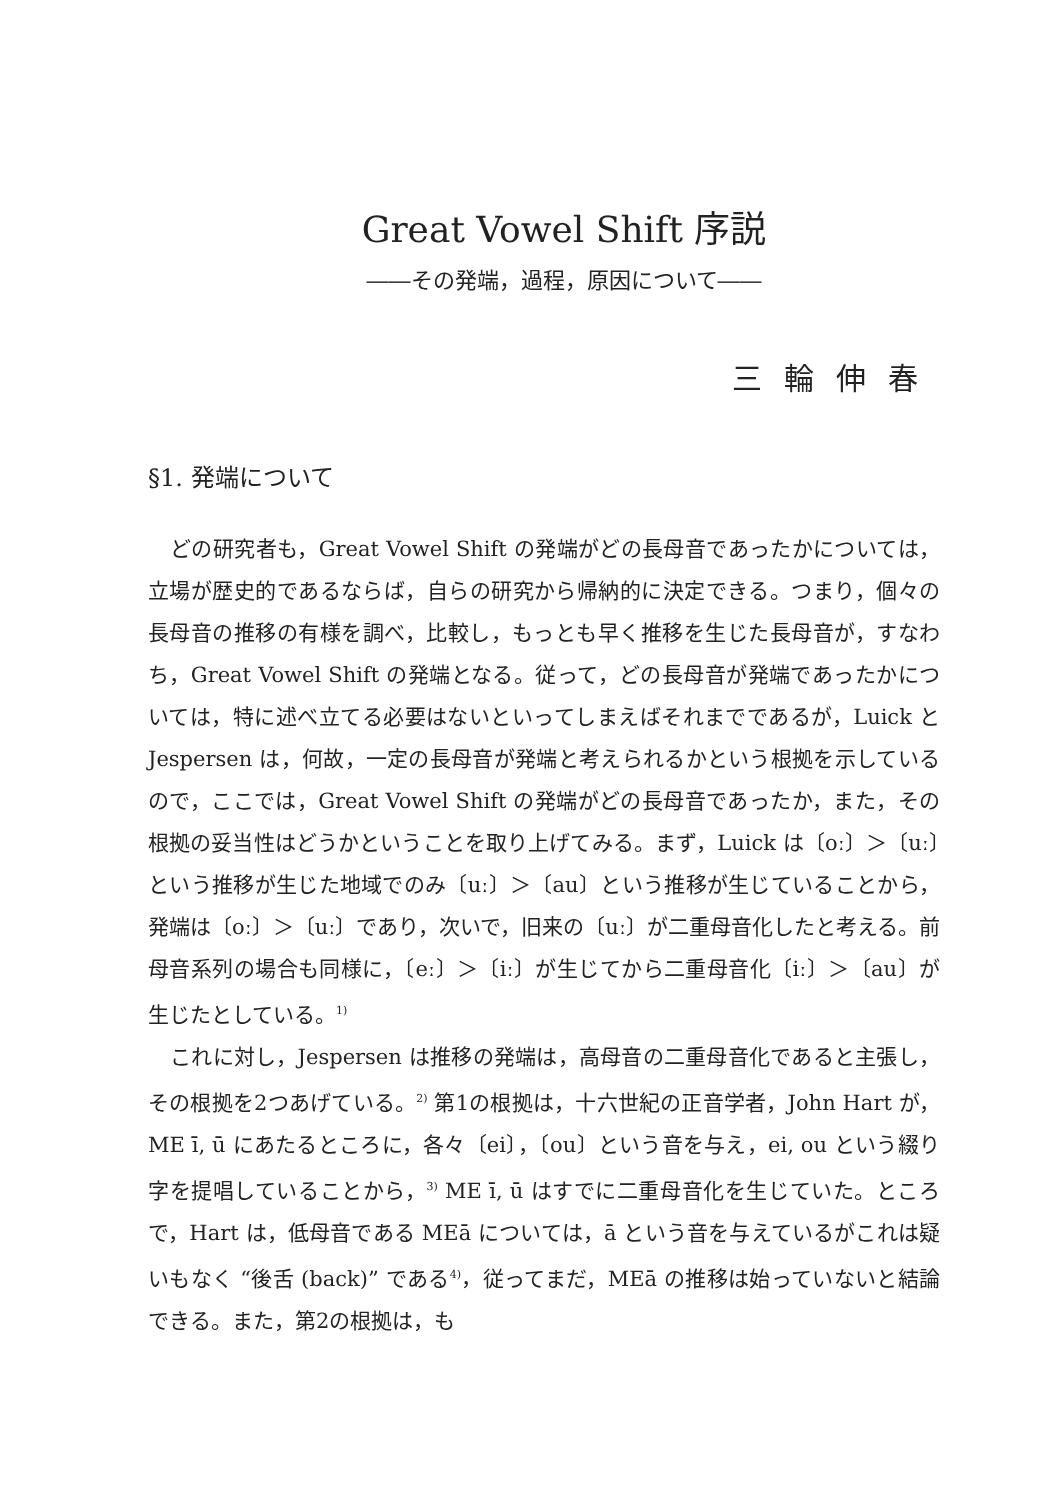Great Vowel Shift 序説
――その発端，過程，原因について――
三輪伸春
§1. 発端について
どの研究者も，Great Vowel Shift の発端がどの長母音であったかについては，立場が歴史的であるならば，自らの研究から帰納的に決定できる。つまり，個々の長母音の推移の有様を調べ，比較し，もっとも早く推移を生じた長母音が，すなわち，Great Vowel Shift の発端となる。従って，どの長母音が発端であったかについては，特に述べ立てる必要はないといってしまえばそれまでであるが，Luick と Jespersen は，何故，一定の長母音が発端と考えられるかという根拠を示しているので，ここでは，Great Vowel Shift の発端がどの長母音であったか，また，その根拠の妥当性はどうかということを取り上げてみる。まず，Luick は〔oː〕＞〔uː〕という推移が生じた地域でのみ〔uː〕＞〔au〕という推移が生じていることから，発端は〔oː〕＞〔uː〕であり，次いで，旧来の〔uː〕が二重母音化したと考える。前母音系列の場合も同様に，〔eː〕＞〔iː〕が生じてから二重母音化〔iː〕＞〔au〕が生じたとしている。<sup>1)</sup>
これに対し，Jespersen は推移の発端は，高母音の二重母音化であると主張し，その根拠を2つあげている。<sup>2)</sup> 第1の根拠は，十六世紀の正音学者，John Hart が，ME ī, ū にあたるところに，各々〔ei〕，〔ou〕という音を与え，ei, ou という綴り字を提唱していることから，<sup>3)</sup> ME ī, ū はすでに二重母音化を生じていた。ところで，Hart は，低母音である MEā については，ā という音を与えているがこれは疑いもなく “後舌 (back)” である<sup>4)</sup>，従ってまだ，MEā の推移は始っていないと結論できる。また，第2の根拠は，も